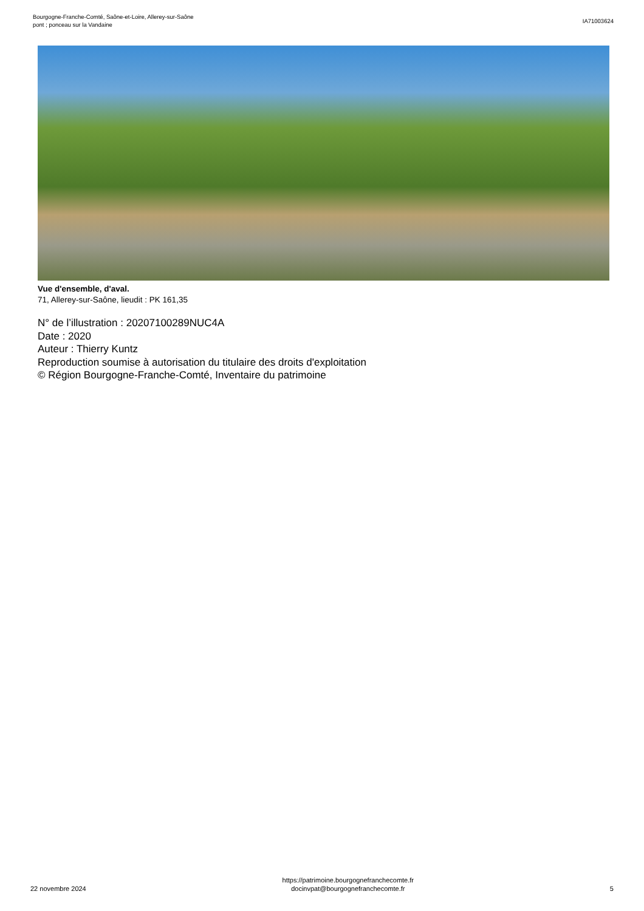Bourgogne-Franche-Comté, Saône-et-Loire, Allerey-sur-Saône
pont ; ponceau sur la Vandaine
IA71003624
Vue d'ensemble, d'aval.
71, Allerey-sur-Saône, lieudit : PK 161,35
N° de l’illustration : 20207100289NUC4A
Date : 2020
Auteur : Thierry Kuntz
Reproduction soumise à autorisation du titulaire des droits d'exploitation
© Région Bourgogne-Franche-Comté, Inventaire du patrimoine
22 novembre 2024
https://patrimoine.bourgognefranchecomte.fr
docinvpat@bourgognefranchecomte.fr
5